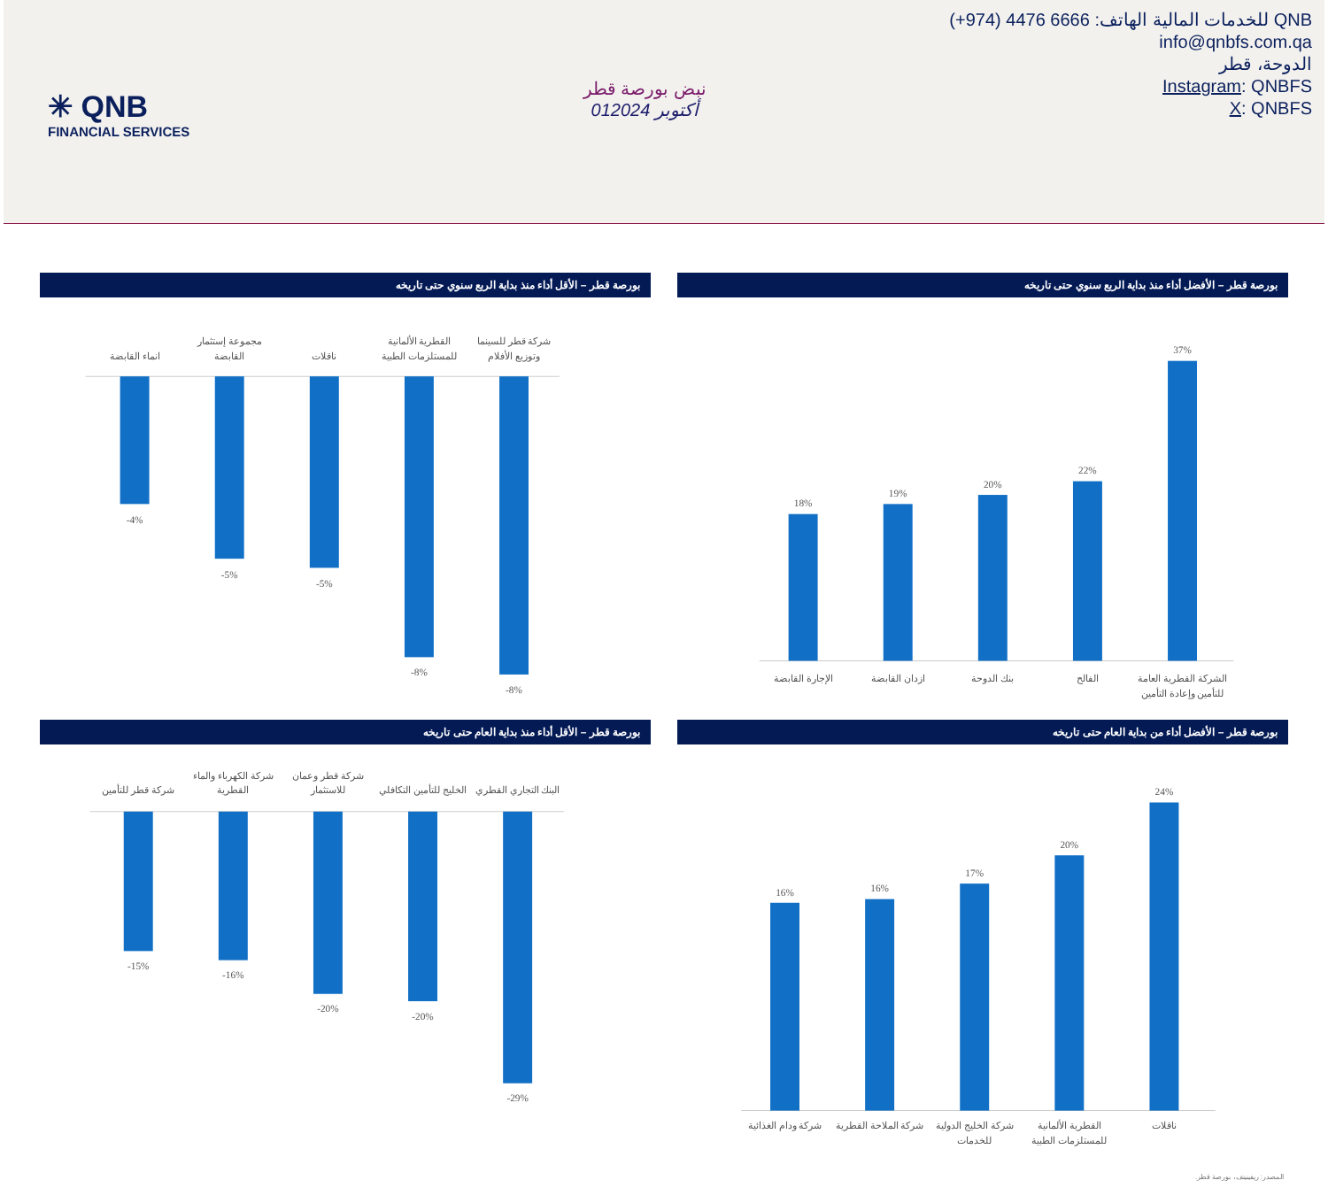✳ QNB
FINANCIAL SERVICES
نبض بورصة قطر
01أكتوبر 2024
QNB للخدمات المالية الهاتف: 6666 4476 (974+)
info@qnbfs.com.qa
الدوحة، قطر
Instagram: QNBFS
X: QNBFS
بورصة قطر – الأقل أداء منذ بداية الربع سنوي حتى تاريخه
شركة قطر للسينما
وتوزيع الأفلام
القطرية الألمانية
للمستلزمات الطبية
ناقلات
مجموعة إستثمار
القابضة
انماء القابضة
-8%
-8%
-5%
-5%
-4%
بورصة قطر – الأفضل أداء منذ بداية الربع سنوي حتى تاريخه
37%
22%
20%
19%
18%
الشركة القطرية العامة
للتأمين وإعادة التأمين
الفالح
بنك الدوحة
ازدان القابضة
الإجارة القابضة
بورصة قطر – الأقل أداء منذ بداية العام حتى تاريخه
البنك التجاري القطري
الخليج للتأمين التكافلي
شركة قطر وعمان
للاستثمار
شركة الكهرباء والماء
القطرية
شركة قطر للتأمين
-29%
-20%
-20%
-16%
-15%
بورصة قطر – الأفضل أداء من بداية العام حتى تاريخه
24%
20%
17%
16%
16%
ناقلات
القطرية الألمانية
للمستلزمات الطبية
شركة الخليج الدولية
للخدمات
شركة الملاحة القطرية
شركة ودام الغذائية
المصدر: ريفينيتف، بورصة قطر.